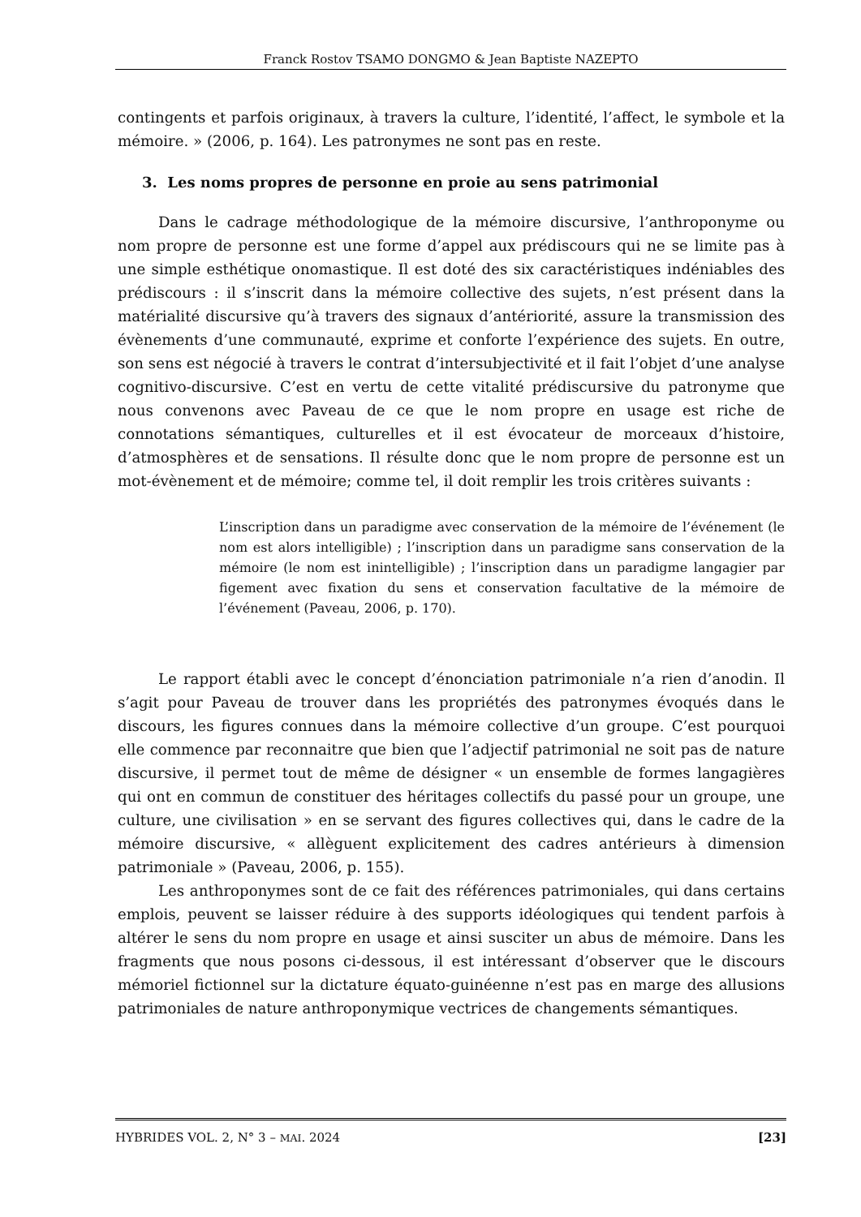Franck Rostov TSAMO DONGMO & Jean Baptiste NAZEPTO
contingents et parfois originaux, à travers la culture, l’identité, l’affect, le symbole et la mémoire. » (2006, p. 164). Les patronymes ne sont pas en reste.
3. Les noms propres de personne en proie au sens patrimonial
Dans le cadrage méthodologique de la mémoire discursive, l’anthroponyme ou nom propre de personne est une forme d’appel aux prédiscours qui ne se limite pas à une simple esthétique onomastique. Il est doté des six caractéristiques indéniables des prédiscours : il s’inscrit dans la mémoire collective des sujets, n’est présent dans la matérialité discursive qu’à travers des signaux d’antériorité, assure la transmission des évènements d’une communauté, exprime et conforte l’expérience des sujets. En outre, son sens est négocié à travers le contrat d’intersubjectivité et il fait l’objet d’une analyse cognitivo-discursive. C’est en vertu de cette vitalité prédiscursive du patronyme que nous convenons avec Paveau de ce que le nom propre en usage est riche de connotations sémantiques, culturelles et il est évocateur de morceaux d’histoire, d’atmosphères et de sensations. Il résulte donc que le nom propre de personne est un mot-évènement et de mémoire; comme tel, il doit remplir les trois critères suivants :
L’inscription dans un paradigme avec conservation de la mémoire de l’événement (le nom est alors intelligible) ; l’inscription dans un paradigme sans conservation de la mémoire (le nom est inintelligible) ; l’inscription dans un paradigme langagier par figement avec fixation du sens et conservation facultative de la mémoire de l’événement (Paveau, 2006, p. 170).
Le rapport établi avec le concept d’énonciation patrimoniale n’a rien d’anodin. Il s’agit pour Paveau de trouver dans les propriétés des patronymes évoqués dans le discours, les figures connues dans la mémoire collective d’un groupe. C’est pourquoi elle commence par reconnaitre que bien que l’adjectif patrimonial ne soit pas de nature discursive, il permet tout de même de désigner « un ensemble de formes langagières qui ont en commun de constituer des héritages collectifs du passé pour un groupe, une culture, une civilisation » en se servant des figures collectives qui, dans le cadre de la mémoire discursive, « allèguent explicitement des cadres antérieurs à dimension patrimoniale » (Paveau, 2006, p. 155).
Les anthroponymes sont de ce fait des références patrimoniales, qui dans certains emplois, peuvent se laisser réduire à des supports idéologiques qui tendent parfois à altérer le sens du nom propre en usage et ainsi susciter un abus de mémoire. Dans les fragments que nous posons ci-dessous, il est intéressant d’observer que le discours mémoriel fictionnel sur la dictature équato-guinéenne n’est pas en marge des allusions patrimoniales de nature anthroponymique vectrices de changements sémantiques.
HYBRIDES VOL. 2, N° 3 – MAI. 2024 [23]